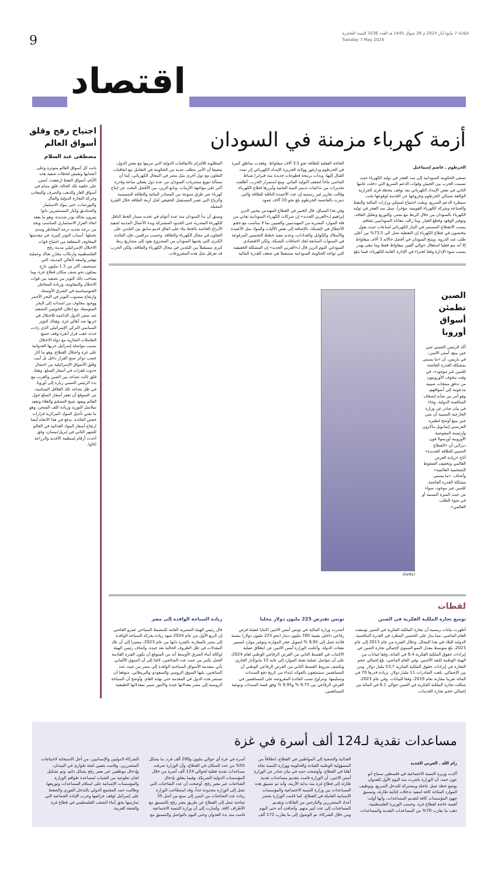9
الثلاثاء 7 مايو/ أيار 2024 م 28 شوال 1445 هـ العدد 3536 السنة العاشرة
Tuesday 7 May 2024
اقتصاد
أزمة كهرباء مزمنة في السودان
الخرطوم ـ عاصم إسماعيل
تسعى الحكومة السودانية إلى سد العجز في توليد الكهرباء حيث تسببت الحرب بين الجيش وقوات الدعم السريع التي دخلت عامها الثاني في نقص الإمداد الكهربائي بعد توقف محطة قرى الحرارية الواقعة شمالي الخرطوم وخروجها عن الخدمة لوقوعها تحت سيطرة الدعم السريع. وبحث اجتماع لممثلي وزارات المالية والنفط والصناعة وشركة الكهرباء القومية، مؤخراً، سبل سد العجز في توليد الكهرباء بالسودان من خلال الربط مع مصر، والتوزيع وتقليل الفاقد، وتوفير الوقود وقطع الغيار. وما زالت معاناة السودانيين تتفاقم بسبب الانقطاع المستمر في التيار الكهربائي لساعات حيث يقول مختصون في قطاع الكهرباء إن التغطية تصل الى 73,5% من أعلى طلب عند الذروة. وينتج السودان في أفضل حالاته 3 آلاف ميغاواط إلا أنه يتم فعليا استغلال حوالي ألفين ميغاواط فقط وما تبقى يهدر بسبب سوء الإدارة وفقا لخبراء في الإدارة العامة للكهرباء، فيما تبلغ الحاجة الفعلية للطاقة نحو 3,5 آلاف ميغاواط. وفقدت مناطق كثيرة في الخرطوم ودارفور وولاية الجزيرة الإمداد الكهربائي إثر تمدد القتال إليها، وبدأت برمجة قطوعات جديدة منذ فبراير/ شباط الماضي نتاجاً لضعف التوليد المائي. ومع استمرار الحرب، أطلقت تحذيرات من تداعيات تدمير البنية التحتية وأبرزها قطاع الكهرباء، وقالت تقارير غير رسمية إن عدد الأعمدة الناقلة للطاقة والتي دمرت بالعاصمة الخرطوم بلغ نحو 10 آلاف عمود.
وفي هذا السياق، قال الخبير في القطاع المهندس محيي الدين إبراهيم لـ«العربي الجديد» إن شركات الكهرباء السودانية تعاني من قلة الموارد البشرية من المهندسين والفنيين بما لا يتناسب مع حجم الأعطال في الشبكة، بالإضافة إلى نقص الآليات والمواد مثل الأعمدة والأسلاك والكوابل والعدادات، وعدم تنفيذ خطط التحسين المرفوعة في السنوات السابقة لفك اختناقات الشبكة. ولكن الاقتصادي السوداني التوم الزين قال لـ«العربي الجديد» إن المشكلة الحقيقية التي تواجه الحكومة السودانية مستقبلا هي ضعف القدرة المالية المطلوبة للالتزام بالاتفاقيات الدولية التي تبرمها مع بعض الدول، مضيفا أن الأمر يتطلب جدية من الحكومة في التعامل مع اتفاقيات التعاون مع دول أخرى مثل مصر في المجال الكهربائي، كما أن مسألة تنويع مشتريات السودان من عدة دول يعطي مناعة وقدرة أكبر على مواجهة الأزمات. وتابع الزين، من الأفضل البحث عن إنتاج كهرباء عبر طرق متنوعة من المصادر المائية والطاقة الشمسية والرياح التي تعتبر المستقبل الحقيقي لحل أزمة الطاقة خلال الفترة المقبلة.
وسبق أن بدأ السودان منذ عدة أعوام في تحديد مسار الخط الناقل للكهرباء المصرية حتى الحدود المشتركة وبدء الأعمال المدنية لتنفيذ الأبراج الخاصة بالخط بناء على اتفاق قديم سابق بين البلدين على التعاون في مجال الكهرباء والطاقة. وحسب مراقبين، فإن الفائدة الكبرى التي يجنيها السودان من المشروع يقود إلى مشاريع ربط كبرى مستقبلاً بين البلدين في مجال الكهرباء والطاقة، ولكن الحرب قد تعرقل مثل هذه المشروعات.
الصين تطمئن أسواق أوروبا
أكد الرئيس الصيني شي جين بينغ، أمس الاثنين، في باريس، أن «ما يسمى بمشكلة القدرة الفائضة للصين غير موجود»، في وقت يتخوف الأوروبيون من تدفق منتجات صينية مدعومة إلى أسواقهم، وهو أمر من شأنه إضعاف المنافسة الدولية. وجاء في بيان صادر عن وزارة الخارجية الصينية أن شي جين بينغ أوضح لنظيره الفرنسي إيمانويل ماكرون ولرئيسة المفوضية الأوروبية أورسولا فون ديرلاين أن «القطاع الصيني للطاقة الجديدة» أتاح «زيادة العرض العالمي وتخفيف الضغوط التضخمية العالمية». وأضاف: «ما يسمى مشكلة القدرة الفائضة للصين غير موجود، سواء من حيث الميزة النسبية أو في ضوء الطلب العالمي».
(Getty)
لقطات
توسع تجارة الملكية الفكرية في الصين
أظهرت بيانات رسمية أن تجارة الملكية الفكرية في الصين توسعت العام الماضي، مما يدل على التحسن المطرد في القدرة التنافسية الدولية للبلاد في هذا المجال. وخلال الفترة من عام 2013 إلى عام 2023، بلغ متوسط معدل النمو السنوي لإجمالي تجارة الصين في إيرادات حقوق الملكية الفكرية 9,4 في المائة، وفقا لبيانات من الهيئة الوطنية للنقد الأجنبي. وفي العام الماضي، بلغ إجمالي حجم التجارة في إيرادات حقوق الملكية الفكرية 53,7 مليار دولار. ومن بين الإجمالي، بلغت الصادرات 11 مليار دولار، بزيادة قدرها 70 في المائة تقريبا مقارنة بعام 2019، وفقا للبيانات. وفي عام 2023، شكلت تجارة الملكية الفكرية في الصين حوالي 6,1 في المائة من إجمالي حجم تجارة الخدمات.
تونس تقترض 225 مليون دولار محليا
أصدرت وزارة المالية في تونس أمس الاثنين اكتتابا لتعبئة قرض رقاعي داخلي بقيمة 700 مليون دينار (نحو 225 مليون دولار) بنسبة فائدة تصل إلى 9,95 % لتمويل عجز الموازنة وتوفير موارد لتسيير نفقات الدولة. وأعلنت الوزارة أمس الاثنين عن انطلاق عملية الاكتتاب في القسط الثاني من القرض الرقاعي الوطني لعام 2024، على أن تتواصل عملية تعبئة الموارد إلى غاية 15 مايو/أيار الجاري. وتكشف شروط القسط الثاني من القرض الرقاعي الوطني أن المساهمين سيتمتعون بالفوائد ابتداء من تاريخ دفع السندات وتسليمها. وتتراوح نسب الفائدة المعروضة على المساهمين في القرض الرقاعي بين 9,75 % و9,95 % وفق قيمة السندات ونوعية المساهمين.
زيادة السياحة الوافدة إلى مصر
قال رئيس الهيئة المصرية العامة للتنشيط السياحي عمرو القاضي إن الربع الأول من عام 2024 شهد زيادة بحركة السياحة الوافدة إلى مصر بالمقارنة بالفترة ذاتها من عام 2023، مشيرا إلى أن تلك المعدلات في ظل الظروف الحالية تعد جيدة. وأضاف رئيس الهيئة لوكالة أنباء الشرق الأوسط أنه من المتوقع أن تكون الفترة القادمة أفضل بكثير من حيث عدد السائحين، لافتا إلى أن السوق الألماني يأتي بمقدمة الأسواق السياحية الوافدة إلى مصر من حيث عدد السائحين، يليها السوق الروسي والسعودي والبريطاني، متوقعا أن تستمر هذه الدول في المقدمة حتى نهاية العام. وأوضح أن السياحة الروسية إلى مصر معدلاتها جيدة والأمور تسير بمعدلاتها الطبيعية.
اجتياح رفح وقلق أسواق العالم
مصطفى عبد السلام
باتت كل أسواق العالم متوترة وعلى أعصابها وتعيش لحظات صعبة هذه الأيام، أسواق النفط ارتفعت، أمس، على خلفية تلك الحالة، قلق متنام في أسواق الغاز والذهب والصرف والمعادن وحركة التجارة الدولية والمال والبورصات، حتى بنوك الاستثمار والصناديق وكبار المستثمرين باتوا يمرون بحالة توتر شديدة، وهو ما يعقد اتخاذ القرار الاستثماري المناسب ويحد من درجة تحديد درجة المخاطر ومدى تحملها. أسباب التوتر كثيرة، في مقدمتها المخاوف المتعلقة من اجتياح قوات الاحتلال الإسرائيلي مدينة رفح الفلسطينية وارتكاب مجازر هناك وعملية تهجير واسعة لأهالي المدينة، التي تستضيف أكثر من 1,3 مليون نازح يمثلون نحو نصف سكان قطاع غزة، وما يصاحب ذلك التوتر من تصعيد بين قوات الاحتلال والمقاومة، وزيادة المخاطر الجيوسياسية في الشرق الأوسط، وارتفاع منسوب التوتر في البحر الأحمر ووجود مخاوف من امتداده إلى البحر المتوسط، مع إعلان الحوثيين التصعيد ضد سفن الدول الداعمة للاحتلال في حربها ضد أهالي غزة. وهناك التوتر السياسي التركي الإسرائيلي الذي زادت حدته عقب قرار أنقرة وقف جميع التعاملات التجارية مع دولة الاحتلال بسبب مواصلة إسرائيل حربها العدوانية على غزة واحتلال القطاع، وهو ما أثار غضب دوائر صنع القرار داخل تل أبيب وقلق الأسواق الإسرائيلية من احتمال حدوث قفزات في أسعار السلع. وهنك قلق ثالث تصاعد بين الصين والغرب مع بدء الرئيس الصيني زيارة إلى أوروبا. في ظل تصاعد تلك القلاقل المتنامية، من المتوقع أن تقفز أسعار السلع حول العالم ويعود شبح التضخم والغلاء وتعقد سلاسل التوريد وزيادة كلف الشحن، وهو ما يعني تأجيل البنوك المركزية قرارات خفض الفائدة. يدفع في هذا الاتجاه أيضا ارتفاع أسعار المواد الغذائية في العالم للشهر الثاني في إبريل/نيسان، وفق أحدث أرقام لمنظمة الأغذية والزراعة (فاو).
مساعدات نقدية لـ124 ألف أسرة في غزة
رام الله ـ العربي الجديد
أكدت وزيرة التنمية الاجتماعية في فلسطين سماح أبو عون حمد، أن الوزارة باشرت منذ اليوم الأول للعدوان بوضع خطة عمل عاجلة ومشتركة للتدخل السريع، وتوظيف الموارد المتاحة كافة لتنفيذ تدخلات إغاثية طارئة، وتنسيق جهود المؤسسات كافة لتقديم المساعدات، وأنها أولت أهمية خاصة لقطاع غزة. وحسب الوزيرة الفلسطينية، ذهب ما يقارب 70% من المساعدات النقدية والمساعدات الغذائية والصحية إلى المواطنين في القطاع، انطلاقاً من المسؤولية الوطنية للقيادة والحكومة ووزارة التنمية تجاه أهلنا في القطاع. وأوضحت حمد في بيان صادر عن الوزارة أمس الاثنين، أن الوزارة قامت بتقديم مساعدات نقدية طارئة إلى قطاع غزة منذ بداية الأزمة، وأنه تم تنسيق هذه المساعدات بين وزارة التنمية الاجتماعية والمؤسسات الإنسانية العاملة في القطاع، كما قامت الوزارة بحصر أعداد المتضررين والنازحين من العائلات وتقديم المساعدات إلى عدد كبير منهم. وأضافت أنه حتى اليوم ومن خلال الشركاء، تم الوصول إلى ما يقارب 172 ألف أسرة في غزة أي حوالي مليون و200 ألف فرد، ما يشكل 55% من عدد السكان في القطاع، وأن الوزارة صرفت مساعدات نقدية فعلية لحوالي 124 ألف أسرة من خلال المؤسسات الدولية الشريكة. وفيما يتعلق بإدخال الشاحنات عبر معبر رفح، أوضحت أن عدد الشاحنات التي تصل إلى الوزارة محدودة جداً، وقد استطاعت الوزارة زيادة عدد الشاحنات من اثنتين إلى سبع من أصل 35 شاحنة تصل إلى القطاع عن طريق معبر رفح بالتنسيق مع الأطراف كافة. وأشارت إلى أن وزارة التنمية الاجتماعية قامت منذ بدء العدوان وحتى اليوم بالتواصل والتنسيق مع الشركاء الدوليين والإنسانيين، من أجل الاستجابة لاحتياجات المتضررين، وقامت بتعيين لجنة طوارئ في الميدان، وإدخال موظفين عبر معبر رفح بشكل دائم، وتم تشكيل لجان تطوعية من الشباب لمساعدة طواقم الوزارة والمؤسسات الإنسانية على استلام المساعدات وتوزيعها. وطالبت حمد المجتمع الدولي بالتدخل الفوري والضغط على إسرائيل لوقف جرائمها وحرب الإبادة الجماعية التي تمارسها بحق أبناء الشعب الفلسطيني في قطاع غزة والضفة الغربية.